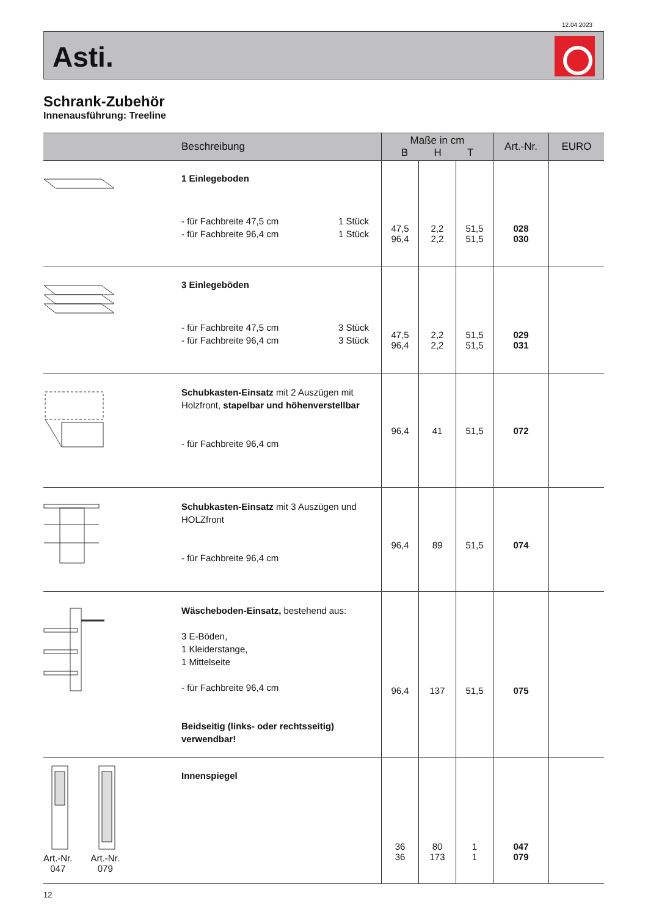12.04.2023
Asti.
Schrank-Zubehör
Innenausführung: Treeline
| | Beschreibung | Maße in cm B H T | | | Art.-Nr. | EURO |
| --- | --- | --- | --- | --- | --- | --- |
| | 1 Einlegeboden - für Fachbreite 47,5 cm 1 Stück - für Fachbreite 96,4 cm 1 Stück | 47,5 96,4 | 2,2 2,2 | 51,5 51,5 | 028 030 | |
| | 3 Einlegeböden - für Fachbreite 47,5 cm 3 Stück - für Fachbreite 96,4 cm 3 Stück | 47,5 96,4 | 2,2 2,2 | 51,5 51,5 | 029 031 | |
| | Schubkasten-Einsatz mit 2 Auszügen mit Holzfront, stapelbar und höhenverstellbar - für Fachbreite 96,4 cm | 96,4 | 41 | 51,5 | 072 | |
| | Schubkasten-Einsatz mit 3 Auszügen und HOLZfront - für Fachbreite 96,4 cm | 96,4 | 89 | 51,5 | 074 | |
| | Wäscheboden-Einsatz, bestehend aus: 3 E-Böden, 1 Kleiderstange, 1 Mittelseite - für Fachbreite 96,4 cm Beidseitig (links- oder rechtsseitig) verwendbar! | 96,4 | 137 | 51,5 | 075 | |
| Art.-Nr. 047 Art.-Nr. 079 | Innenspiegel | 36 36 | 80 173 | 1 1 | 047 079 | |
12